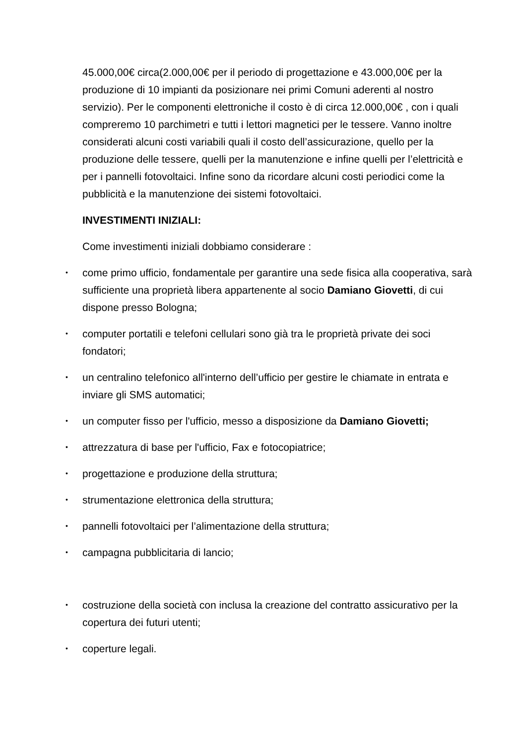45.000,00€ circa(2.000,00€ per il periodo di progettazione e 43.000,00€ per la produzione di 10 impianti da posizionare nei primi Comuni aderenti al nostro servizio). Per le componenti elettroniche il costo è di circa 12.000,00€ , con i quali compreremo 10 parchimetri e tutti i lettori magnetici per le tessere. Vanno inoltre considerati alcuni costi variabili quali il costo dell’assicurazione, quello per la produzione delle tessere, quelli per la manutenzione e infine quelli per l’elettricità e per i pannelli fotovoltaici. Infine sono da ricordare alcuni costi periodici come la pubblicità e la manutenzione dei sistemi fotovoltaici.
INVESTIMENTI INIZIALI:
Come investimenti iniziali dobbiamo considerare :
• come primo ufficio, fondamentale per garantire una sede fisica alla cooperativa, sarà sufficiente una proprietà libera appartenente al socio Damiano Giovetti, di cui dispone presso Bologna;
• computer portatili e telefoni cellulari sono già tra le proprietà private dei soci fondatori;
• un centralino telefonico all'interno dell’ufficio per gestire le chiamate in entrata e inviare gli SMS automatici;
• un computer fisso per l'ufficio, messo a disposizione da Damiano Giovetti;
• attrezzatura di base per l'ufficio, Fax e fotocopiatrice;
• progettazione e produzione della struttura;
• strumentazione elettronica della struttura;
• pannelli fotovoltaici per l’alimentazione della struttura;
• campagna pubblicitaria di lancio;
• costruzione della società con inclusa la creazione del contratto assicurativo per la copertura dei futuri utenti;
• coperture legali.